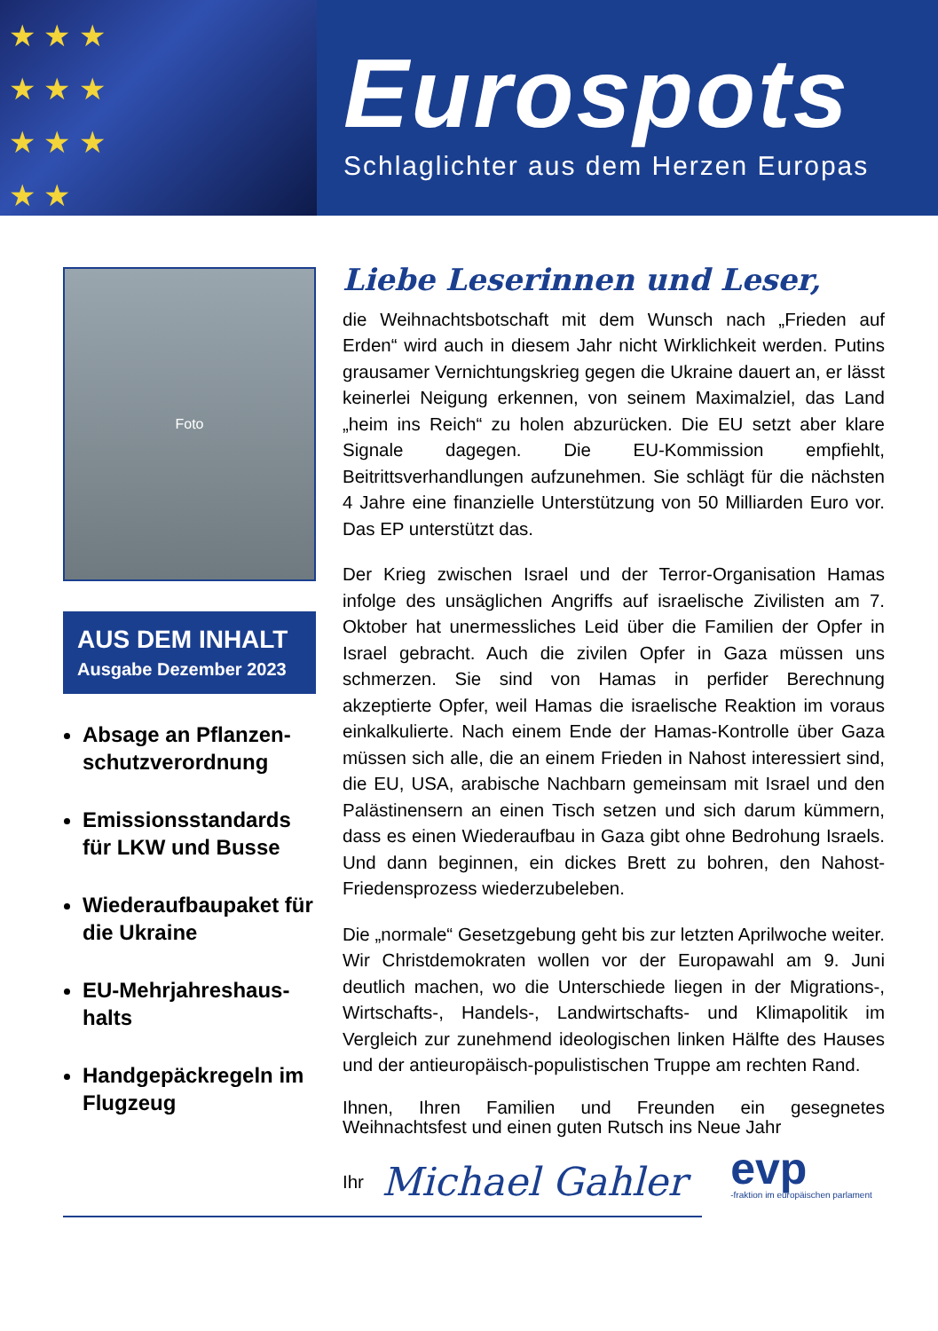★ ★ ★
★ ★ ★
★ ★ ★
★ ★
Eurospots
Schlaglichter aus dem Herzen Europas
Foto
AUS DEM INHALT
Ausgabe Dezember 2023
Absage an Pflanzen-schutzverordnung
Emissionsstandards für LKW und Busse
Wiederaufbaupaket für die Ukraine
EU-Mehrjahreshaus-halts
Handgepäckregeln im Flugzeug
Liebe Leserinnen und Leser,
die Weihnachtsbotschaft mit dem Wunsch nach „Frieden auf Erden“ wird auch in diesem Jahr nicht Wirklichkeit werden. Putins grausamer Vernichtungskrieg gegen die Ukraine dauert an, er lässt keinerlei Neigung erkennen, von seinem Maximalziel, das Land „heim ins Reich“ zu holen abzurücken. Die EU setzt aber klare Signale dagegen. Die EU-Kommission empfiehlt, Beitrittsverhandlungen aufzunehmen. Sie schlägt für die nächsten 4 Jahre eine finanzielle Unterstützung von 50 Milliarden Euro vor. Das EP unterstützt das.
Der Krieg zwischen Israel und der Terror-Organisation Hamas infolge des unsäglichen Angriffs auf israelische Zivilisten am 7. Oktober hat unermessliches Leid über die Familien der Opfer in Israel gebracht. Auch die zivilen Opfer in Gaza müssen uns schmerzen. Sie sind von Hamas in perfider Berechnung akzeptierte Opfer, weil Hamas die israelische Reaktion im voraus einkalkulierte. Nach einem Ende der Hamas-Kontrolle über Gaza müssen sich alle, die an einem Frieden in Nahost interessiert sind, die EU, USA, arabische Nachbarn gemeinsam mit Israel und den Palästinensern an einen Tisch setzen und sich darum kümmern, dass es einen Wiederaufbau in Gaza gibt ohne Bedrohung Israels. Und dann beginnen, ein dickes Brett zu bohren, den Nahost-Friedensprozess wiederzubeleben.
Die „normale“ Gesetzgebung geht bis zur letzten Aprilwoche weiter. Wir Christdemokraten wollen vor der Europawahl am 9. Juni deutlich machen, wo die Unterschiede liegen in der Migrations-, Wirtschafts-, Handels-, Landwirtschafts- und Klimapolitik im Vergleich zur zunehmend ideologischen linken Hälfte des Hauses und der antieuropäisch-populistischen Truppe am rechten Rand.
Ihnen, Ihren Familien und Freunden ein gesegnetes Weihnachtsfest und einen guten Rutsch ins Neue Jahr
Ihr Michael Gahler evp
-fraktion im europäischen parlament